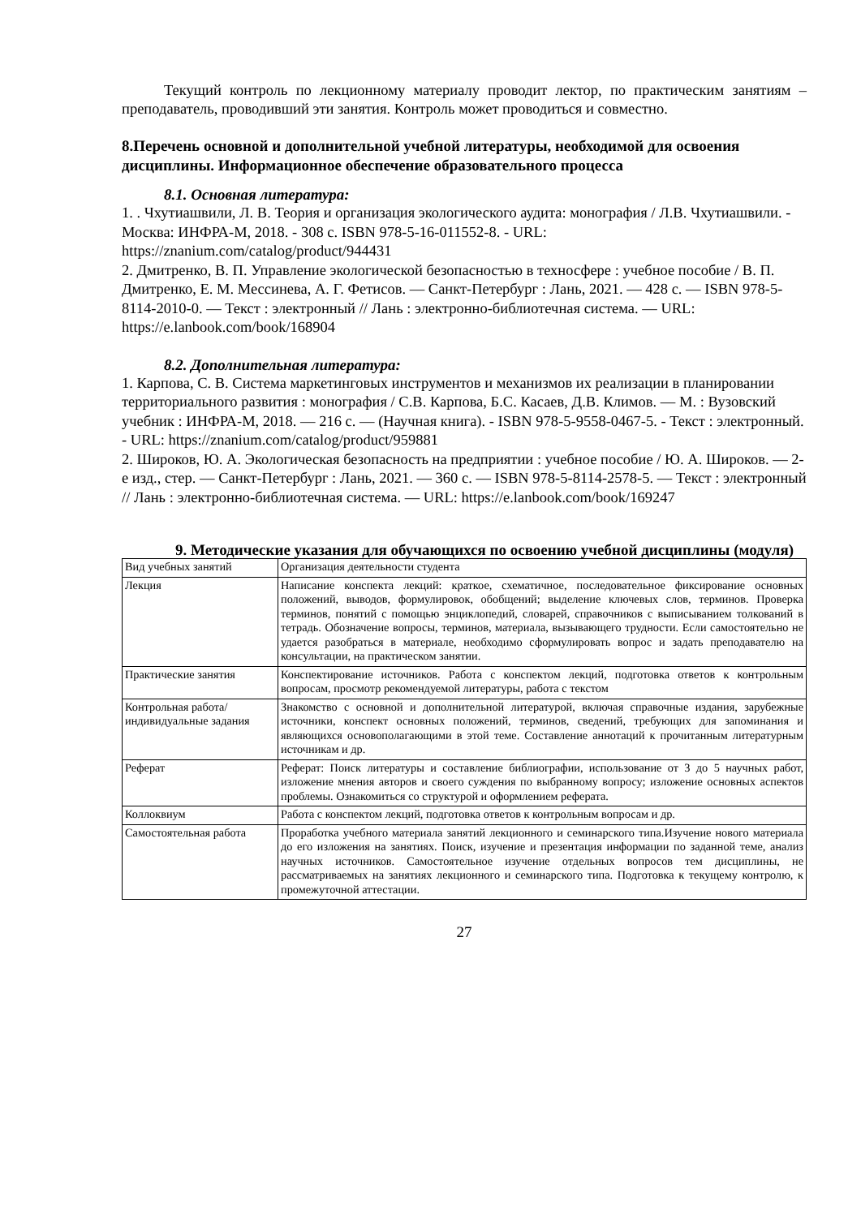Текущий контроль по лекционному материалу проводит лектор, по практическим занятиям – преподаватель, проводивший эти занятия. Контроль может проводиться и совместно.
8.Перечень основной и дополнительной учебной литературы, необходимой для освоения дисциплины. Информационное обеспечение образовательного процесса
8.1. Основная литература:
1. . Чхутиашвили, Л. В. Теория и организация экологического аудита: монография / Л.В. Чхутиашвили. - Москва: ИНФРА-М, 2018. - 308 с. ISBN 978-5-16-011552-8. - URL: https://znanium.com/catalog/product/944431
2. Дмитренко, В. П. Управление экологической безопасностью в техносфере : учебное пособие / В. П. Дмитренко, Е. М. Мессинева, А. Г. Фетисов. — Санкт-Петербург : Лань, 2021. — 428 с. — ISBN 978-5-8114-2010-0. — Текст : электронный // Лань : электронно-библиотечная система. — URL: https://e.lanbook.com/book/168904
8.2. Дополнительная литература:
1. Карпова, С. В. Система маркетинговых инструментов и механизмов их реализации в планировании территориального развития : монография / С.В. Карпова, Б.С. Касаев, Д.В. Климов. — М. : Вузовский учебник : ИНФРА-М, 2018. — 216 с. — (Научная книга). - ISBN 978-5-9558-0467-5. - Текст : электронный. - URL: https://znanium.com/catalog/product/959881
2. Широков, Ю. А. Экологическая безопасность на предприятии : учебное пособие / Ю. А. Широков. — 2-е изд., стер. — Санкт-Петербург : Лань, 2021. — 360 с. — ISBN 978-5-8114-2578-5. — Текст : электронный // Лань : электронно-библиотечная система. — URL: https://e.lanbook.com/book/169247
9. Методические указания для обучающихся по освоению учебной дисциплины (модуля)
| Вид учебных занятий | Организация деятельности студента |
| Лекция | Написание конспекта лекций: краткое, схематичное, последовательное фиксирование основных положений, выводов, формулировок, обобщений; выделение ключевых слов, терминов. Проверка терминов, понятий с помощью энциклопедий, словарей, справочников с выписыванием толкований в тетрадь. Обозначение вопросы, терминов, материала, вызывающего трудности. Если самостоятельно не удается разобраться в материале, необходимо сформулировать вопрос и задать преподавателю на консультации, на практическом занятии. |
| Практические занятия | Конспектирование источников. Работа с конспектом лекций, подготовка ответов к контрольным вопросам, просмотр рекомендуемой литературы, работа с текстом |
| Контрольная работа/индивидуальные задания | Знакомство с основной и дополнительной литературой, включая справочные издания, зарубежные источники, конспект основных положений, терминов, сведений, требующих для запоминания и являющихся основополагающими в этой теме. Составление аннотаций к прочитанным литературным источникам и др. |
| Реферат | Реферат: Поиск литературы и составление библиографии, использование от 3 до 5 научных работ, изложение мнения авторов и своего суждения по выбранному вопросу; изложение основных аспектов проблемы. Ознакомиться со структурой и оформлением реферата. |
| Коллоквиум | Работа с конспектом лекций, подготовка ответов к контрольным вопросам и др. |
| Самостоятельная работа | Проработка учебного материала занятий лекционного и семинарского типа.Изучение нового материала до его изложения на занятиях. Поиск, изучение и презентация информации по заданной теме, анализ научных источников. Самостоятельное изучение отдельных вопросов тем дисциплины, не рассматриваемых на занятиях лекционного и семинарского типа. Подготовка к текущему контролю, к промежуточной аттестации. |
27